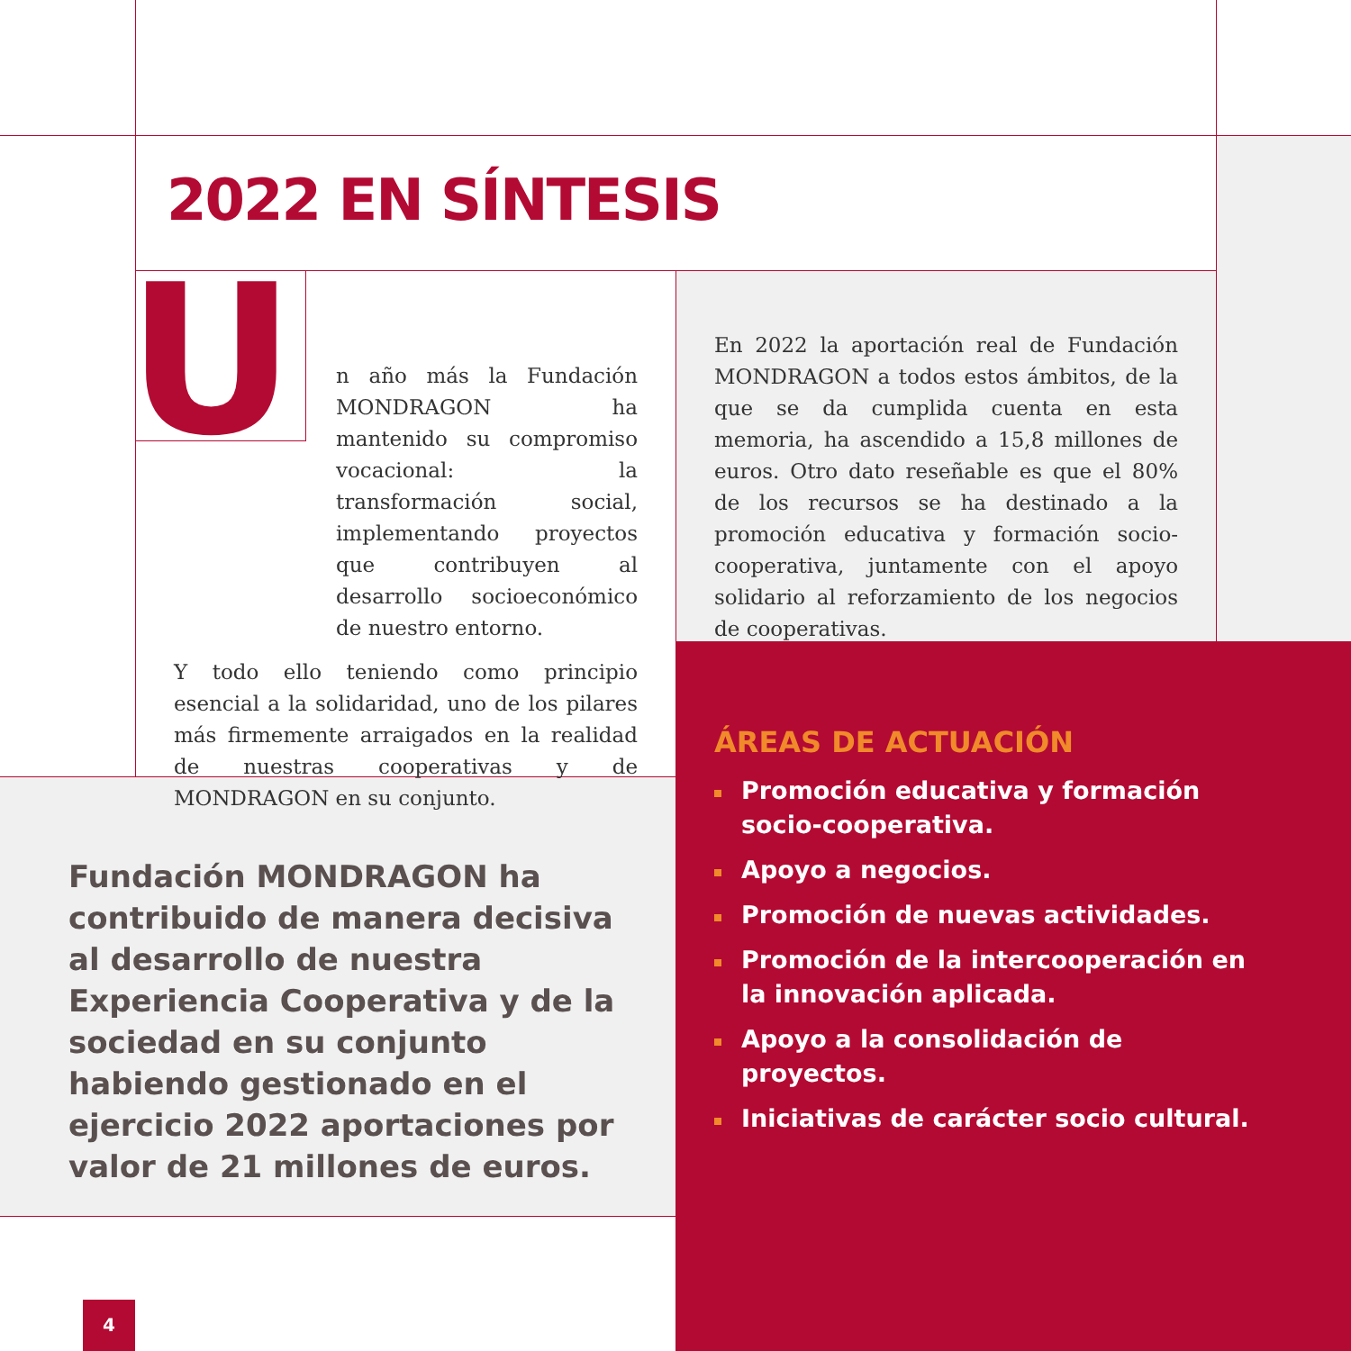2022 EN SÍNTESIS
U
n año más la Fundación MONDRAGON ha mantenido su compromiso vocacional: la transformación social, implementando proyectos que contribuyen al desarrollo socioeconómico de nuestro entorno.
Y todo ello teniendo como principio esencial a la solidaridad, uno de los pilares más firmemente arraigados en la realidad de nuestras cooperativas y de MONDRAGON en su conjunto.
En 2022 la aportación real de Fundación MONDRAGON a todos estos ámbitos, de la que se da cumplida cuenta en esta memoria, ha ascendido a 15,8 millones de euros. Otro dato reseñable es que el 80% de los recursos se ha destinado a la promoción educativa y formación socio-cooperativa, juntamente con el apoyo solidario al reforzamiento de los negocios de cooperativas.
Fundación MONDRAGON ha contribuido de manera decisiva al desarrollo de nuestra Experiencia Cooperativa y de la sociedad en su conjunto habiendo gestionado en el ejercicio 2022 aportaciones por valor de 21 millones de euros.
ÁREAS DE ACTUACIÓN
Promoción educativa y formación socio-cooperativa.
Apoyo a negocios.
Promoción de nuevas actividades.
Promoción de la intercooperación en la innovación aplicada.
Apoyo a la consolidación de proyectos.
Iniciativas de carácter socio cultural.
4